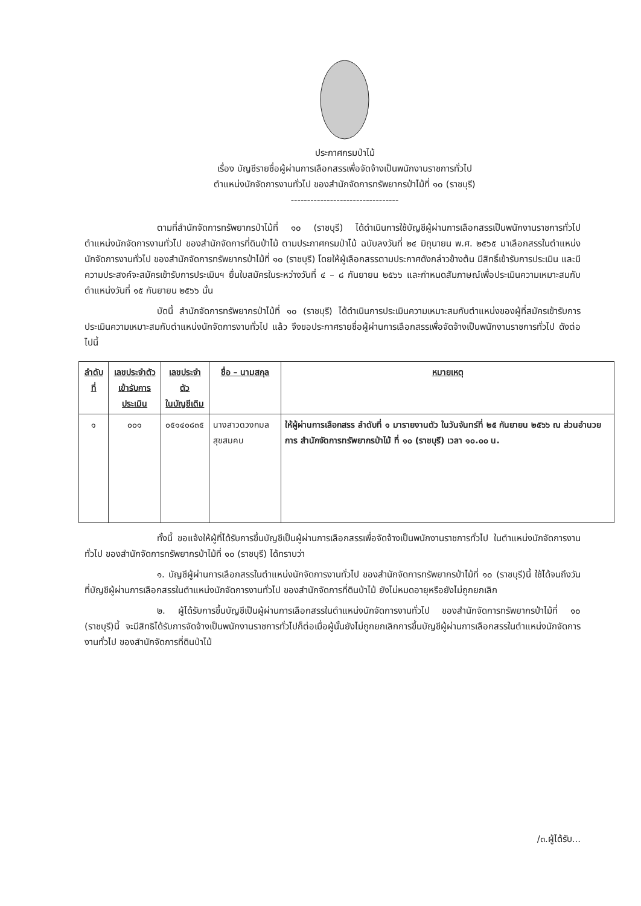ประกาศกรมป่าไม้
เรื่อง บัญชีรายชื่อผู้ผ่านการเลือกสรรเพื่อจัดจ้างเป็นพนักงานราชการทั่วไป
ตำแหน่งนักจัดการงานทั่วไป ของสำนักจัดการทรัพยากรป่าไม้ที่ ๑๐ (ราชบุรี)
---------------------------------
ตามที่สำนักจัดการทรัพยากรป่าไม้ที่ ๑๐ (ราชบุรี) ได้ดำเนินการใช้บัญชีผู้ผ่านการเลือกสรรเป็นพนักงานราชการทั่วไป ตำแหน่งนักจัดการงานทั่วไป ของสำนักจัดการที่ดินป่าไม้ ตามประกาศกรมป่าไม้ ฉบับลงวันที่ ๒๔ มิถุนายน พ.ศ. ๒๕๖๕ มาเลือกสรรในตำแหน่งนักจัดการงานทั่วไป ของสำนักจัดการทรัพยากรป่าไม้ที่ ๑๐ (ราชบุรี) โดยให้ผู้เลือกสรรตามประกาศดังกล่าวข้างต้น มีสิทธิ์เข้ารับการประเมิน และมีความประสงค์จะสมัครเข้ารับการประเมินฯ ยื่นใบสมัครในระหว่างวันที่ ๔ – ๘ กันยายน ๒๕๖๖ และกำหนดสัมภาษณ์เพื่อประเมินความเหมาะสมกับตำแหน่งวันที่ ๑๕ กันยายน ๒๕๖๖ นั้น
บัดนี้ สำนักจัดการทรัพยากรป่าไม้ที่ ๑๐ (ราชบุรี) ได้ดำเนินการประเมินความเหมาะสมกับตำแหน่งของผู้ที่สมัครเข้ารับการประเมินความเหมาะสมกับตำแหน่งนักจัดการงานทั่วไป แล้ว จึงขอประกาศรายชื่อผู้ผ่านการเลือกสรรเพื่อจัดจ้างเป็นพนักงานราชการทั่วไป ดังต่อไปนี้
| ลำดับที่ | เลขประจำตัว เข้ารับการประเมิน | เลขประจำตัว ในบัญชีเดิม | ชื่อ – นามสกุล | หมายเหตุ |
| --- | --- | --- | --- | --- |
| ๑ | ๐๐๑ | ๐๕๑๔๐๘๓๕ | นางสาวดวงกมล สุขสมคบ | ให้ผู้ผ่านการเลือกสรร ลำดับที่ ๑ มารายงานตัว ในวันจันทร์ที่ ๒๕ กันยายน ๒๕๖๖ ณ ส่วนอำนวยการ สำนักจัดการทรัพยากรป่าไม้ ที่ ๑๐ (ราชบุรี) เวลา ๑๐.๐๐ น. |
ทั้งนี้ ขอแจ้งให้ผู้ที่ได้รับการขึ้นบัญชีเป็นผู้ผ่านการเลือกสรรเพื่อจัดจ้างเป็นพนักงานราชการทั่วไป ในตำแหน่งนักจัดการงานทั่วไป ของสำนักจัดการทรัพยากรป่าไม้ที่ ๑๐ (ราชบุรี) ได้ทราบว่า
๑. บัญชีผู้ผ่านการเลือกสรรในตำแหน่งนักจัดการงานทั่วไป ของสำนักจัดการทรัพยากรป่าไม้ที่ ๑๐ (ราชบุรี)นี้ ใช้ได้จนถึงวันที่บัญชีผู้ผ่านการเลือกสรรในตำแหน่งนักจัดการงานทั่วไป ของสำนักจัดการที่ดินป่าไม้ ยังไม่หมดอายุหรือยังไม่ถูกยกเลิก
๒. ผู้ได้รับการขึ้นบัญชีเป็นผู้ผ่านการเลือกสรรในตำแหน่งนักจัดการงานทั่วไป ของสำนักจัดการทรัพยากรป่าไม้ที่ ๑๐ (ราชบุรี)นี้ จะมีสิทธิได้รับการจัดจ้างเป็นพนักงานราชการทั่วไปก็ต่อเมื่อผู้นั้นยังไม่ถูกยกเลิกการขึ้นบัญชีผู้ผ่านการเลือกสรรในตำแหน่งนักจัดการงานทั่วไป ของสำนักจัดการที่ดินป่าไม้
/๓.ผู้ได้รับ...